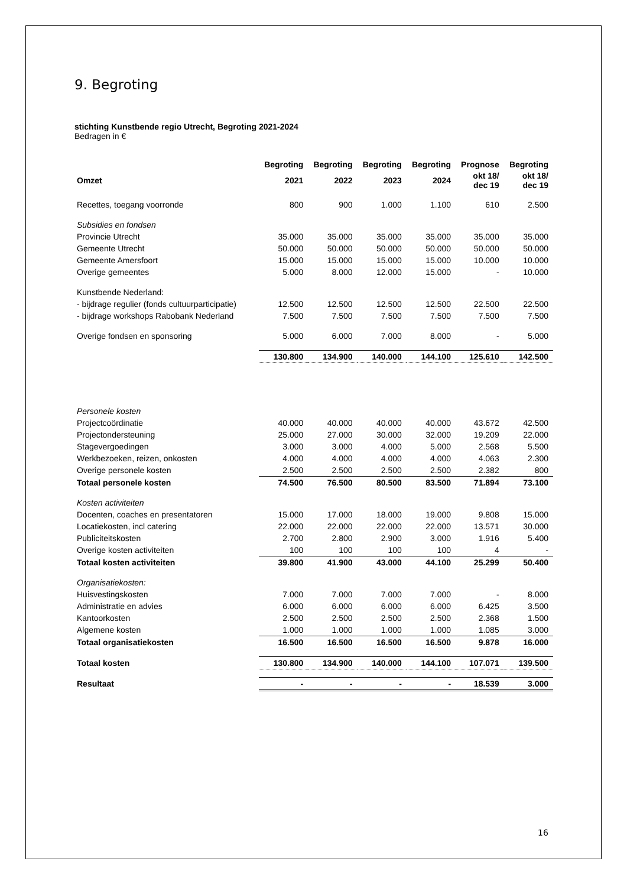9. Begroting
stichting Kunstbende regio Utrecht, Begroting 2021-2024
Bedragen in €
| | Begroting | Begroting | Begroting | Begroting | Prognose | Begroting |
| --- | --- | --- | --- | --- | --- | --- |
| Omzet | 2021 | 2022 | 2023 | 2024 | okt 18/ dec 19 | okt 18/ dec 19 |
| Recettes, toegang voorronde | 800 | 900 | 1.000 | 1.100 | 610 | 2.500 |
| Subsidies en fondsen | | | | | | |
| Provincie Utrecht | 35.000 | 35.000 | 35.000 | 35.000 | 35.000 | 35.000 |
| Gemeente Utrecht | 50.000 | 50.000 | 50.000 | 50.000 | 50.000 | 50.000 |
| Gemeente Amersfoort | 15.000 | 15.000 | 15.000 | 15.000 | 10.000 | 10.000 |
| Overige gemeentes | 5.000 | 8.000 | 12.000 | 15.000 | - | 10.000 |
| Kunstbende Nederland: | | | | | | |
| - bijdrage regulier (fonds cultuurparticipatie) | 12.500 | 12.500 | 12.500 | 12.500 | 22.500 | 22.500 |
| - bijdrage workshops Rabobank Nederland | 7.500 | 7.500 | 7.500 | 7.500 | 7.500 | 7.500 |
| Overige fondsen en sponsoring | 5.000 | 6.000 | 7.000 | 8.000 | - | 5.000 |
| | 130.800 | 134.900 | 140.000 | 144.100 | 125.610 | 142.500 |
| Personele kosten | | | | | | |
| Projectcoördinatie | 40.000 | 40.000 | 40.000 | 40.000 | 43.672 | 42.500 |
| Projectondersteuning | 25.000 | 27.000 | 30.000 | 32.000 | 19.209 | 22.000 |
| Stagevergoedingen | 3.000 | 3.000 | 4.000 | 5.000 | 2.568 | 5.500 |
| Werkbezoeken, reizen, onkosten | 4.000 | 4.000 | 4.000 | 4.000 | 4.063 | 2.300 |
| Overige personele kosten | 2.500 | 2.500 | 2.500 | 2.500 | 2.382 | 800 |
| Totaal personele kosten | 74.500 | 76.500 | 80.500 | 83.500 | 71.894 | 73.100 |
| Kosten activiteiten | | | | | | |
| Docenten, coaches en presentatoren | 15.000 | 17.000 | 18.000 | 19.000 | 9.808 | 15.000 |
| Locatiekosten, incl catering | 22.000 | 22.000 | 22.000 | 22.000 | 13.571 | 30.000 |
| Publiciteitskosten | 2.700 | 2.800 | 2.900 | 3.000 | 1.916 | 5.400 |
| Overige kosten activiteiten | 100 | 100 | 100 | 100 | 4 | - |
| Totaal kosten activiteiten | 39.800 | 41.900 | 43.000 | 44.100 | 25.299 | 50.400 |
| Organisatiekosten: | | | | | | |
| Huisvestingskosten | 7.000 | 7.000 | 7.000 | 7.000 | - | 8.000 |
| Administratie en advies | 6.000 | 6.000 | 6.000 | 6.000 | 6.425 | 3.500 |
| Kantoorkosten | 2.500 | 2.500 | 2.500 | 2.500 | 2.368 | 1.500 |
| Algemene kosten | 1.000 | 1.000 | 1.000 | 1.000 | 1.085 | 3.000 |
| Totaal organisatiekosten | 16.500 | 16.500 | 16.500 | 16.500 | 9.878 | 16.000 |
| Totaal kosten | 130.800 | 134.900 | 140.000 | 144.100 | 107.071 | 139.500 |
| Resultaat | - | - | - | - | 18.539 | 3.000 |
16